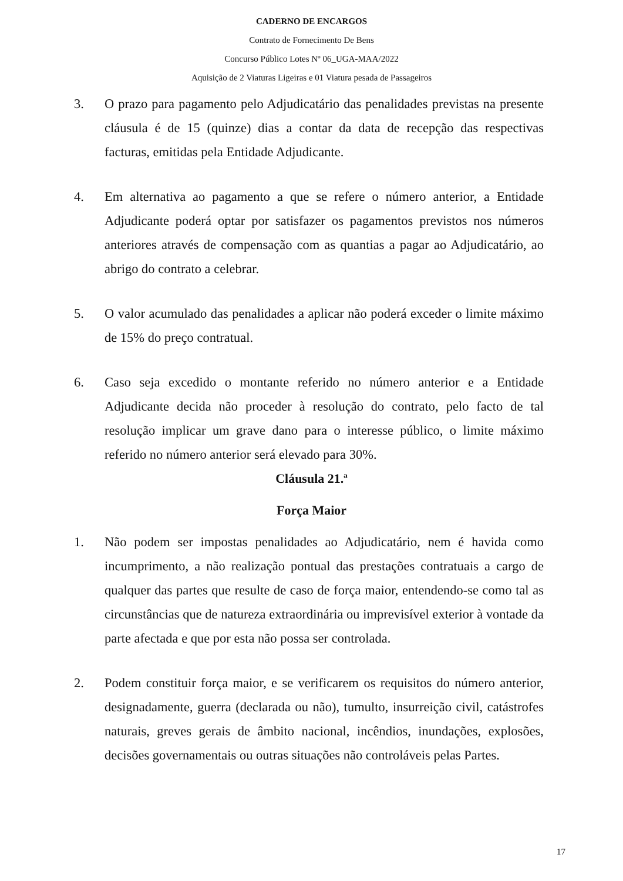CADERNO DE ENCARGOS
Contrato de Fornecimento De Bens
Concurso Público Lotes Nº 06_UGA-MAA/2022
Aquisição de 2 Viaturas Ligeiras e 01 Viatura pesada de Passageiros
3. O prazo para pagamento pelo Adjudicatário das penalidades previstas na presente cláusula é de 15 (quinze) dias a contar da data de recepção das respectivas facturas, emitidas pela Entidade Adjudicante.
4. Em alternativa ao pagamento a que se refere o número anterior, a Entidade Adjudicante poderá optar por satisfazer os pagamentos previstos nos números anteriores através de compensação com as quantias a pagar ao Adjudicatário, ao abrigo do contrato a celebrar.
5. O valor acumulado das penalidades a aplicar não poderá exceder o limite máximo de 15% do preço contratual.
6. Caso seja excedido o montante referido no número anterior e a Entidade Adjudicante decida não proceder à resolução do contrato, pelo facto de tal resolução implicar um grave dano para o interesse público, o limite máximo referido no número anterior será elevado para 30%.
Cláusula 21.ª
Força Maior
1. Não podem ser impostas penalidades ao Adjudicatário, nem é havida como incumprimento, a não realização pontual das prestações contratuais a cargo de qualquer das partes que resulte de caso de força maior, entendendo-se como tal as circunstâncias que de natureza extraordinária ou imprevisível exterior à vontade da parte afectada e que por esta não possa ser controlada.
2. Podem constituir força maior, e se verificarem os requisitos do número anterior, designadamente, guerra (declarada ou não), tumulto, insurreição civil, catástrofes naturais, greves gerais de âmbito nacional, incêndios, inundações, explosões, decisões governamentais ou outras situações não controláveis pelas Partes.
17